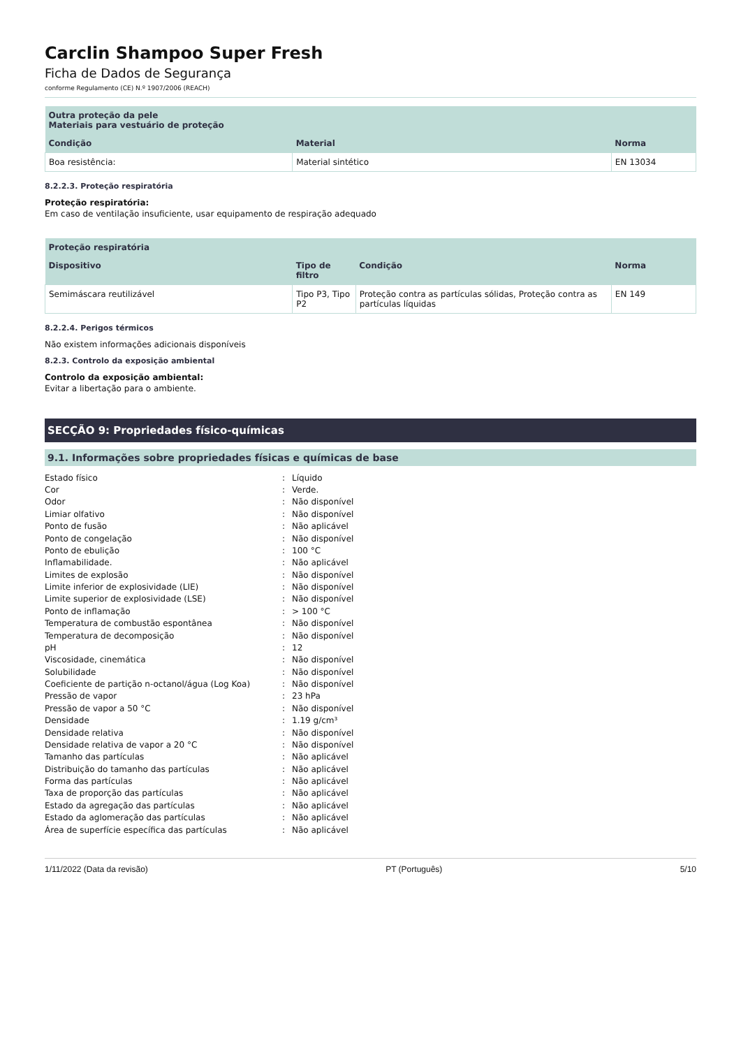Carclin Shampoo Super Fresh
Ficha de Dados de Segurança
conforme Regulamento (CE) N.º 1907/2006 (REACH)
| Outra proteção da pele Materiais para vestuário de proteção | | |
| --- | --- | --- |
| Condição | Material | Norma |
| Boa resistência: | Material sintético | EN 13034 |
8.2.2.3. Proteção respiratória
Proteção respiratória:
Em caso de ventilação insuficiente, usar equipamento de respiração adequado
| Proteção respiratória | | | |
| --- | --- | --- | --- |
| Dispositivo | Tipo de filtro | Condição | Norma |
| Semimáscara reutilizável | Tipo P3, Tipo P2 | Proteção contra as partículas sólidas, Proteção contra as partículas líquidas | EN 149 |
8.2.2.4. Perigos térmicos
Não existem informações adicionais disponíveis
8.2.3. Controlo da exposição ambiental
Controlo da exposição ambiental:
Evitar a libertação para o ambiente.
SECÇÃO 9: Propriedades físico-químicas
9.1. Informações sobre propriedades físicas e químicas de base
| Estado físico | : | Líquido |
| Cor | : | Verde. |
| Odor | : | Não disponível |
| Limiar olfativo | : | Não disponível |
| Ponto de fusão | : | Não aplicável |
| Ponto de congelação | : | Não disponível |
| Ponto de ebulição | : | 100 °C |
| Inflamabilidade. | : | Não aplicável |
| Limites de explosão | : | Não disponível |
| Limite inferior de explosividade (LIE) | : | Não disponível |
| Limite superior de explosividade (LSE) | : | Não disponível |
| Ponto de inflamação | : | > 100 °C |
| Temperatura de combustão espontânea | : | Não disponível |
| Temperatura de decomposição | : | Não disponível |
| pH | : | 12 |
| Viscosidade, cinemática | : | Não disponível |
| Solubilidade | : | Não disponível |
| Coeficiente de partição n-octanol/água (Log Koa) | : | Não disponível |
| Pressão de vapor | : | 23 hPa |
| Pressão de vapor a 50 °C | : | Não disponível |
| Densidade | : | 1.19 g/cm³ |
| Densidade relativa | : | Não disponível |
| Densidade relativa de vapor a 20 °C | : | Não disponível |
| Tamanho das partículas | : | Não aplicável |
| Distribuição do tamanho das partículas | : | Não aplicável |
| Forma das partículas | : | Não aplicável |
| Taxa de proporção das partículas | : | Não aplicável |
| Estado da agregação das partículas | : | Não aplicável |
| Estado da aglomeração das partículas | : | Não aplicável |
| Área de superfície específica das partículas | : | Não aplicável |
1/11/2022 (Data da revisão) PT (Português) 5/10